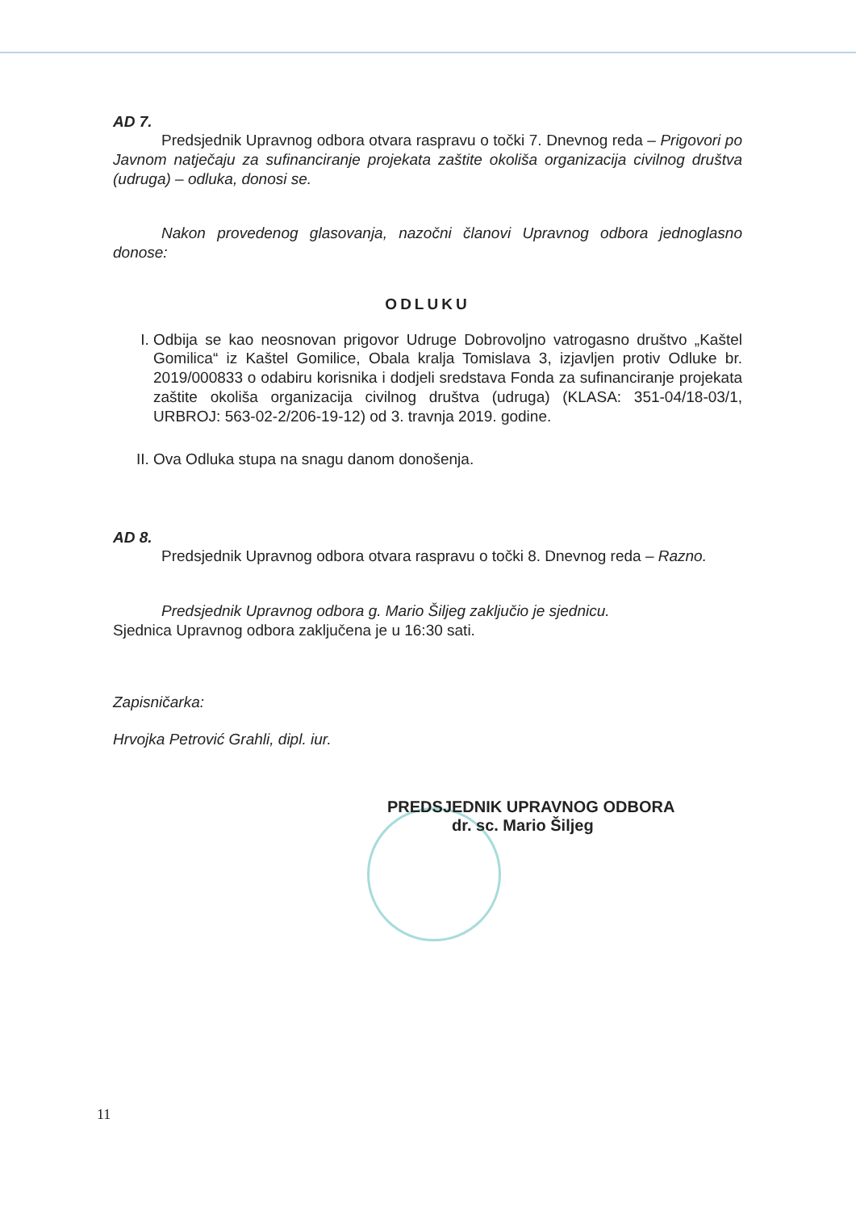AD 7.
Predsjednik Upravnog odbora otvara raspravu o točki 7. Dnevnog reda – Prigovori po Javnom natječaju za sufinanciranje projekata zaštite okoliša organizacija civilnog društva (udruga) – odluka, donosi se.
Nakon provedenog glasovanja, nazočni članovi Upravnog odbora jednoglasno donose:
ODLUKU
I. Odbija se kao neosnovan prigovor Udruge Dobrovoljno vatrogasno društvo „Kaštel Gomilica“ iz Kaštel Gomilice, Obala kralja Tomislava 3, izjavljen protiv Odluke br. 2019/000833 o odabiru korisnika i dodjeli sredstava Fonda za sufinanciranje projekata zaštite okoliša organizacija civilnog društva (udruga) (KLASA: 351-04/18-03/1, URBROJ: 563-02-2/206-19-12) od 3. travnja 2019. godine.
II. Ova Odluka stupa na snagu danom donošenja.
AD 8.
Predsjednik Upravnog odbora otvara raspravu o točki 8. Dnevnog reda – Razno.
Predsjednik Upravnog odbora g. Mario Šiljeg zaključio je sjednicu.
Sjednica Upravnog odbora zaključena je u 16:30 sati.
Zapisničarka:
Hrvojka Petrović Grahli, dipl. iur.
PREDSJEDNIK UPRAVNOG ODBORA
dr. sc. Mario Šiljeg
11